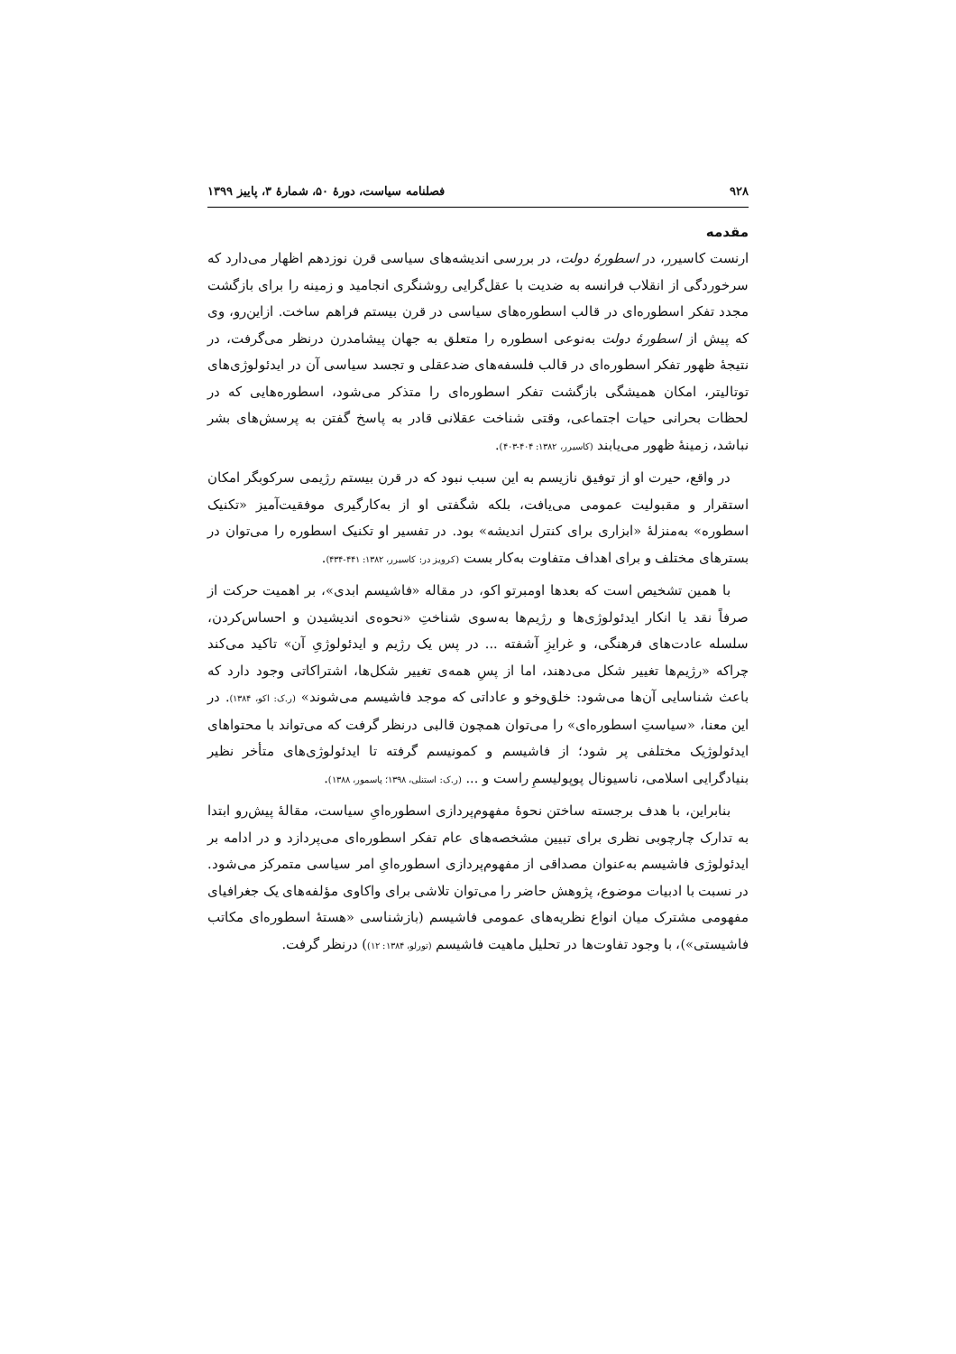۹۲۸ فصلنامه سیاست، دورهٔ ۵۰، شمارهٔ ۳، پاییز ۱۳۹۹
مقدمه
ارنست کاسیرر، در اسطورهٔ دولت، در بررسی اندیشه‌های سیاسی قرن نوزدهم اظهار می‌دارد که سرخوردگی از انقلاب فرانسه به ضدیت با عقل‌گرایی روشنگری انجامید و زمینه را برای بازگشت مجدد تفکر اسطوره‌ای در قالب اسطوره‌های سیاسی در قرن بیستم فراهم ساخت. ازاین‌رو، وی که پیش از اسطورهٔ دولت به‌نوعی اسطوره را متعلق به جهان پیشامدرن درنظر می‌گرفت، در نتیجهٔ ظهور تفکر اسطوره‌ای در قالب فلسفه‌های ضدعقلی و تجسد سیاسی آن در ایدئولوژی‌های توتالیتر، امکان همیشگی بازگشت تفکر اسطوره‌ای را متذکر می‌شود، اسطوره‌هایی که در لحظات بحرانی حیات اجتماعی، وقتی شناخت عقلانی قادر به پاسخ گفتن به پرسش‌های بشر نباشد، زمینهٔ ظهور می‌یابند (کاسیرر، ۱۳۸۲: ۴۰۴-۴۰۳).
در واقع، حیرت او از توفیق نازیسم به این سبب نبود که در قرن بیستم رژیمی سرکوبگر امکان استقرار و مقبولیت عمومی می‌یافت، بلکه شگفتی او از به‌کارگیری موفقیت‌آمیز «تکنیک اسطوره» به‌منزلهٔ «ابزاری برای کنترل اندیشه» بود. در تفسیر او تکنیک اسطوره را می‌توان در بسترهای مختلف و برای اهداف متفاوت به‌کار بست (کرویز در: کاسیرر، ۱۳۸۲: ۴۴۱-۴۳۴).
با همین تشخیص است که بعدها اومبرتو اکو، در مقاله «فاشیسم ابدی»، بر اهمیت حرکت از صرفاً نقد یا انکار ایدئولوژی‌ها و رژیم‌ها به‌سوی شناختِ «نحوه‌ی اندیشیدن و احساس‌کردن، سلسله عادت‌های فرهنگی، و غرایزِ آشفته ... در پس یک رژیم و ایدئولوژیِ آن» تاکید می‌کند چراکه «رژیم‌ها تغییر شکل می‌دهند، اما از پسِ همه‌ی تغییر شکل‌ها، اشتراکاتی وجود دارد که باعث شناسایی آن‌ها می‌شود: خلق‌وخو و عاداتی که موجد فاشیسم می‌شوند» (ر.ک: اکو، ۱۳۸۴). در این معنا، «سیاستِ اسطوره‌ای» را می‌توان همچون قالبی درنظر گرفت که می‌تواند با محتواهای ایدئولوژیک مختلفی پر شود؛ از فاشیسم و کمونیسم گرفته تا ایدئولوژی‌های متأخر نظیر بنیادگرایی اسلامی، ناسیونال پوپولیسمِ راست و ... (ر.ک: استنلی، ۱۳۹۸؛ پاسمور، ۱۳۸۸).
بنابراین، با هدف برجسته ساختن نحوهٔ مفهوم‌پردازی اسطوره‌ایِ سیاست، مقالهٔ پیش‌رو ابتدا به تدارک چارچوبی نظری برای تبیین مشخصه‌های عام تفکر اسطوره‌ای می‌پردازد و در ادامه بر ایدئولوژی فاشیسم به‌عنوان مصداقی از مفهوم‌پردازی اسطوره‌ایِ امر سیاسی متمرکز می‌شود. در نسبت با ادبیات موضوع، پژوهش حاضر را می‌توان تلاشی برای واکاوی مؤلفه‌های یک جغرافیای مفهومی مشترک میان انواع نظریه‌های عمومی فاشیسم (بازشناسی «هستهٔ اسطوره‌ای مکاتب فاشیستی»)، با وجود تفاوت‌ها در تحلیل ماهیت فاشیسم (تورلو، ۱۳۸۴: ۱۲)) درنظر گرفت.